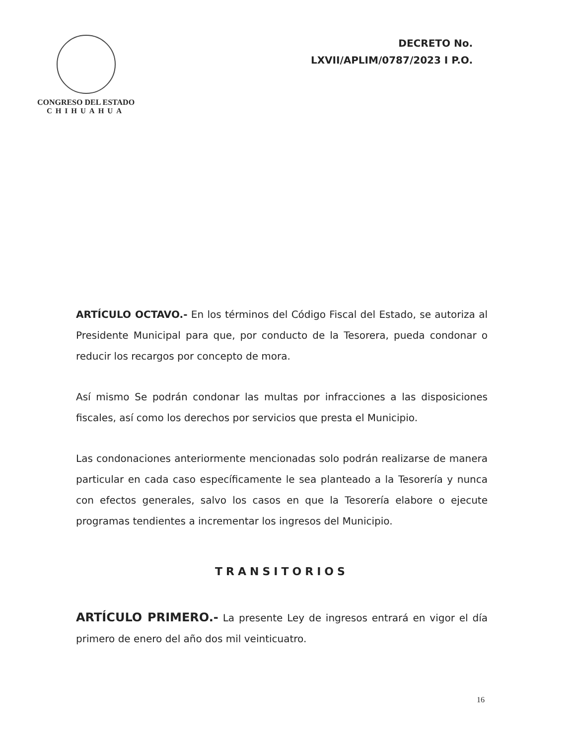CONGRESO DEL ESTADO
CHIHUAHUA
DECRETO No.
LXVII/APLIM/0787/2023 I P.O.
ARTÍCULO OCTAVO.- En los términos del Código Fiscal del Estado, se autoriza al Presidente Municipal para que, por conducto de la Tesorera, pueda condonar o reducir los recargos por concepto de mora.
Así mismo Se podrán condonar las multas por infracciones a las disposiciones fiscales, así como los derechos por servicios que presta el Municipio.
Las condonaciones anteriormente mencionadas solo podrán realizarse de manera particular en cada caso específicamente le sea planteado a la Tesorería y nunca con efectos generales, salvo los casos en que la Tesorería elabore o ejecute programas tendientes a incrementar los ingresos del Municipio.
TRANSITORIOS
ARTÍCULO PRIMERO.- La presente Ley de ingresos entrará en vigor el día primero de enero del año dos mil veinticuatro.
16